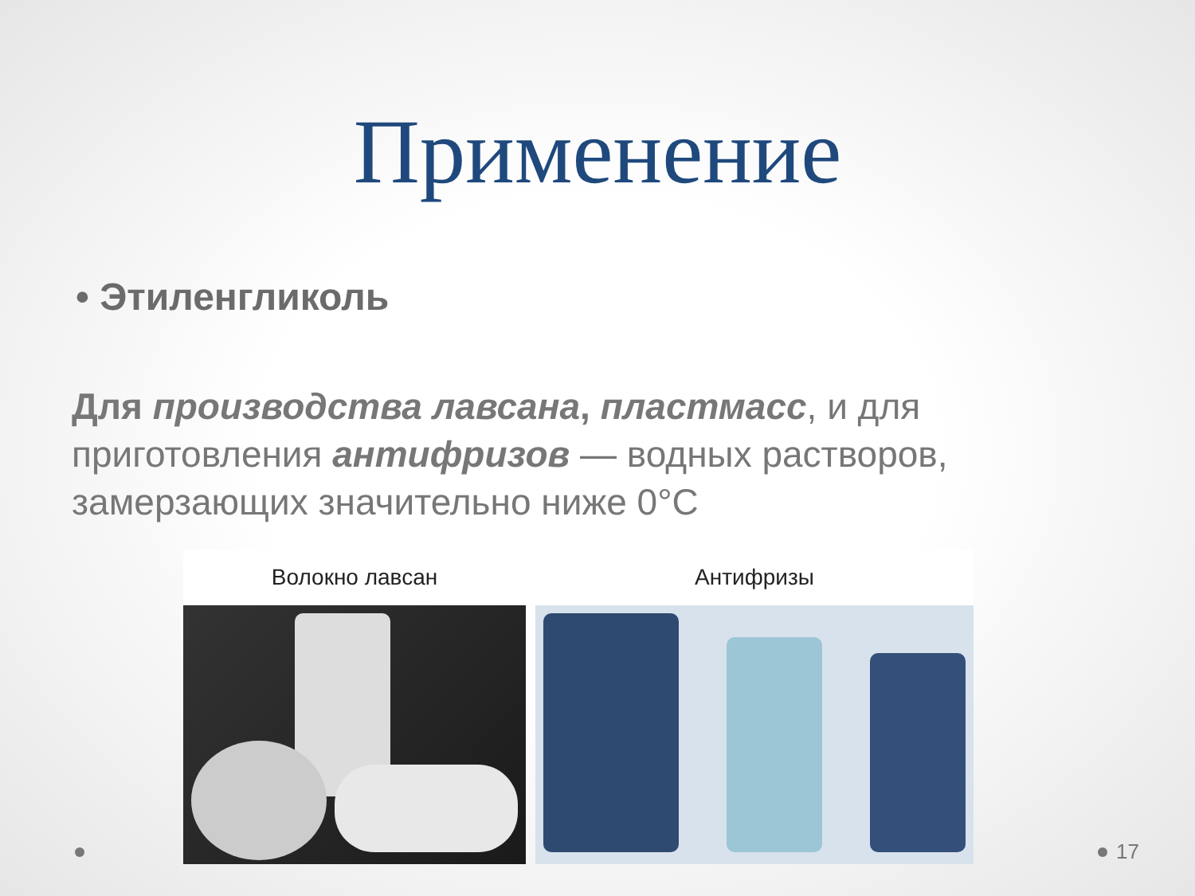Применение
• Этиленгликоль
Для производства лавсана, пластмасс, и для приготовления антифризов — водных растворов, замерзающих значительно ниже 0°С
Волокно лавсан Антифризы
17